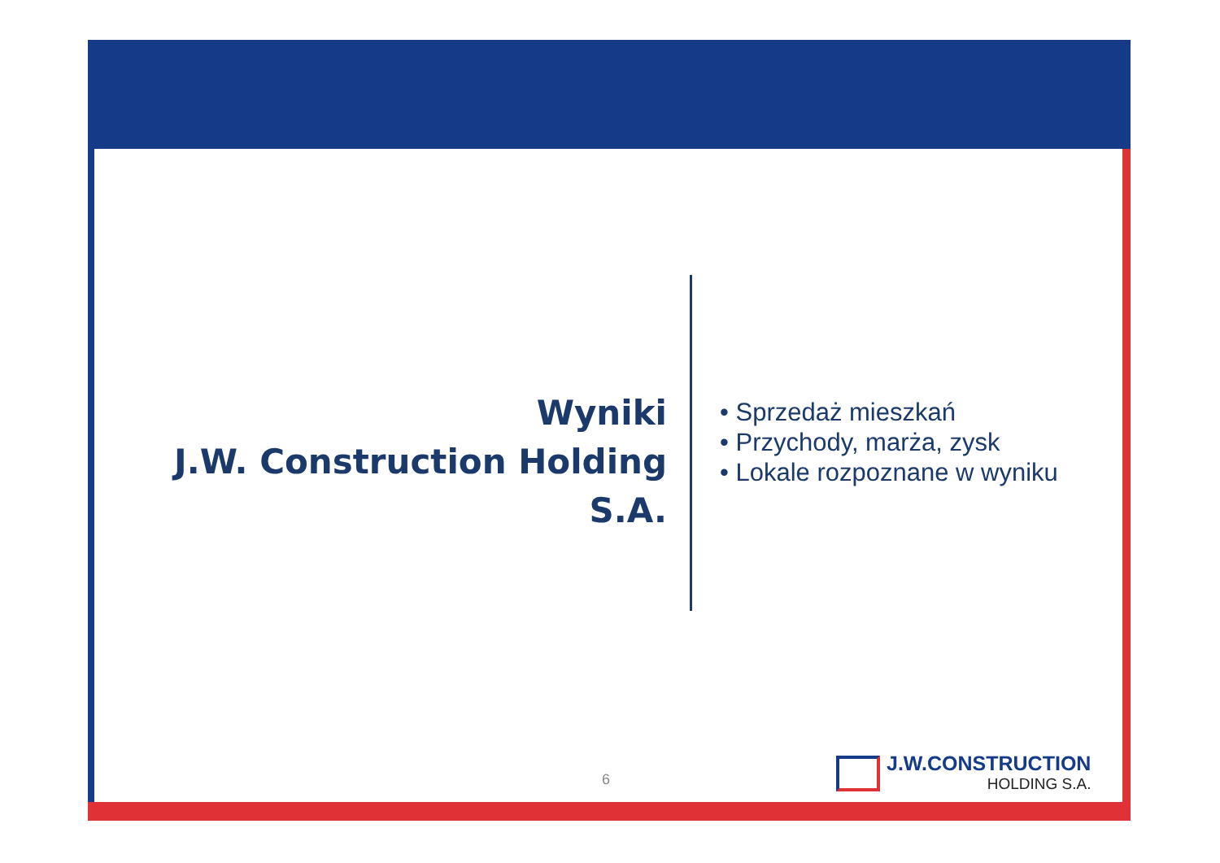Wyniki
J.W. Construction Holding S.A.
• Sprzedaż mieszkań
• Przychody, marża, zysk
• Lokale rozpoznane w wyniku
6
J.W.CONSTRUCTION
HOLDING S.A.